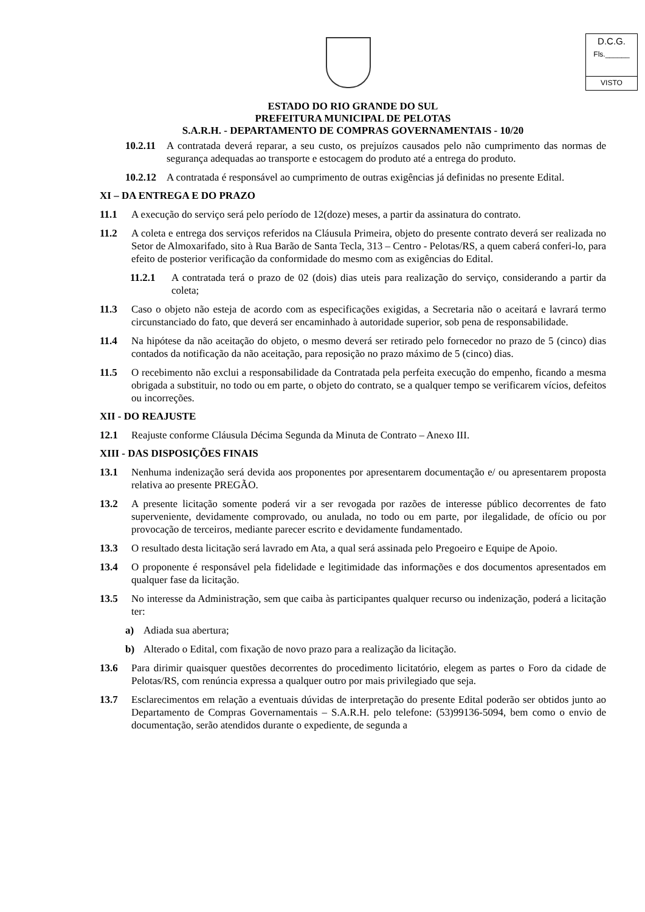D.C.G.
Fls.______
VISTO
ESTADO DO RIO GRANDE DO SUL
PREFEITURA MUNICIPAL DE PELOTAS
S.A.R.H. - DEPARTAMENTO DE COMPRAS GOVERNAMENTAIS - 10/20
10.2.11 A contratada deverá reparar, a seu custo, os prejuízos causados pelo não cumprimento das normas de segurança adequadas ao transporte e estocagem do produto até a entrega do produto.
10.2.12 A contratada é responsável ao cumprimento de outras exigências já definidas no presente Edital.
XI – DA ENTREGA E DO PRAZO
11.1 A execução do serviço será pelo período de 12(doze) meses, a partir da assinatura do contrato.
11.2 A coleta e entrega dos serviços referidos na Cláusula Primeira, objeto do presente contrato deverá ser realizada no Setor de Almoxarifado, sito à Rua Barão de Santa Tecla, 313 – Centro - Pelotas/RS, a quem caberá conferi-lo, para efeito de posterior verificação da conformidade do mesmo com as exigências do Edital.
11.2.1 A contratada terá o prazo de 02 (dois) dias uteis para realização do serviço, considerando a partir da coleta;
11.3 Caso o objeto não esteja de acordo com as especificações exigidas, a Secretaria não o aceitará e lavrará termo circunstanciado do fato, que deverá ser encaminhado à autoridade superior, sob pena de responsabilidade.
11.4 Na hipótese da não aceitação do objeto, o mesmo deverá ser retirado pelo fornecedor no prazo de 5 (cinco) dias contados da notificação da não aceitação, para reposição no prazo máximo de 5 (cinco) dias.
11.5 O recebimento não exclui a responsabilidade da Contratada pela perfeita execução do empenho, ficando a mesma obrigada a substituir, no todo ou em parte, o objeto do contrato, se a qualquer tempo se verificarem vícios, defeitos ou incorreções.
XII - DO REAJUSTE
12.1 Reajuste conforme Cláusula Décima Segunda da Minuta de Contrato – Anexo III.
XIII - DAS DISPOSIÇÕES FINAIS
13.1 Nenhuma indenização será devida aos proponentes por apresentarem documentação e/ ou apresentarem proposta relativa ao presente PREGÃO.
13.2 A presente licitação somente poderá vir a ser revogada por razões de interesse público decorrentes de fato superveniente, devidamente comprovado, ou anulada, no todo ou em parte, por ilegalidade, de ofício ou por provocação de terceiros, mediante parecer escrito e devidamente fundamentado.
13.3 O resultado desta licitação será lavrado em Ata, a qual será assinada pelo Pregoeiro e Equipe de Apoio.
13.4 O proponente é responsável pela fidelidade e legitimidade das informações e dos documentos apresentados em qualquer fase da licitação.
13.5 No interesse da Administração, sem que caiba às participantes qualquer recurso ou indenização, poderá a licitação ter:
a) Adiada sua abertura;
b) Alterado o Edital, com fixação de novo prazo para a realização da licitação.
13.6 Para dirimir quaisquer questões decorrentes do procedimento licitatório, elegem as partes o Foro da cidade de Pelotas/RS, com renúncia expressa a qualquer outro por mais privilegiado que seja.
13.7 Esclarecimentos em relação a eventuais dúvidas de interpretação do presente Edital poderão ser obtidos junto ao Departamento de Compras Governamentais – S.A.R.H. pelo telefone: (53)99136-5094, bem como o envio de documentação, serão atendidos durante o expediente, de segunda a